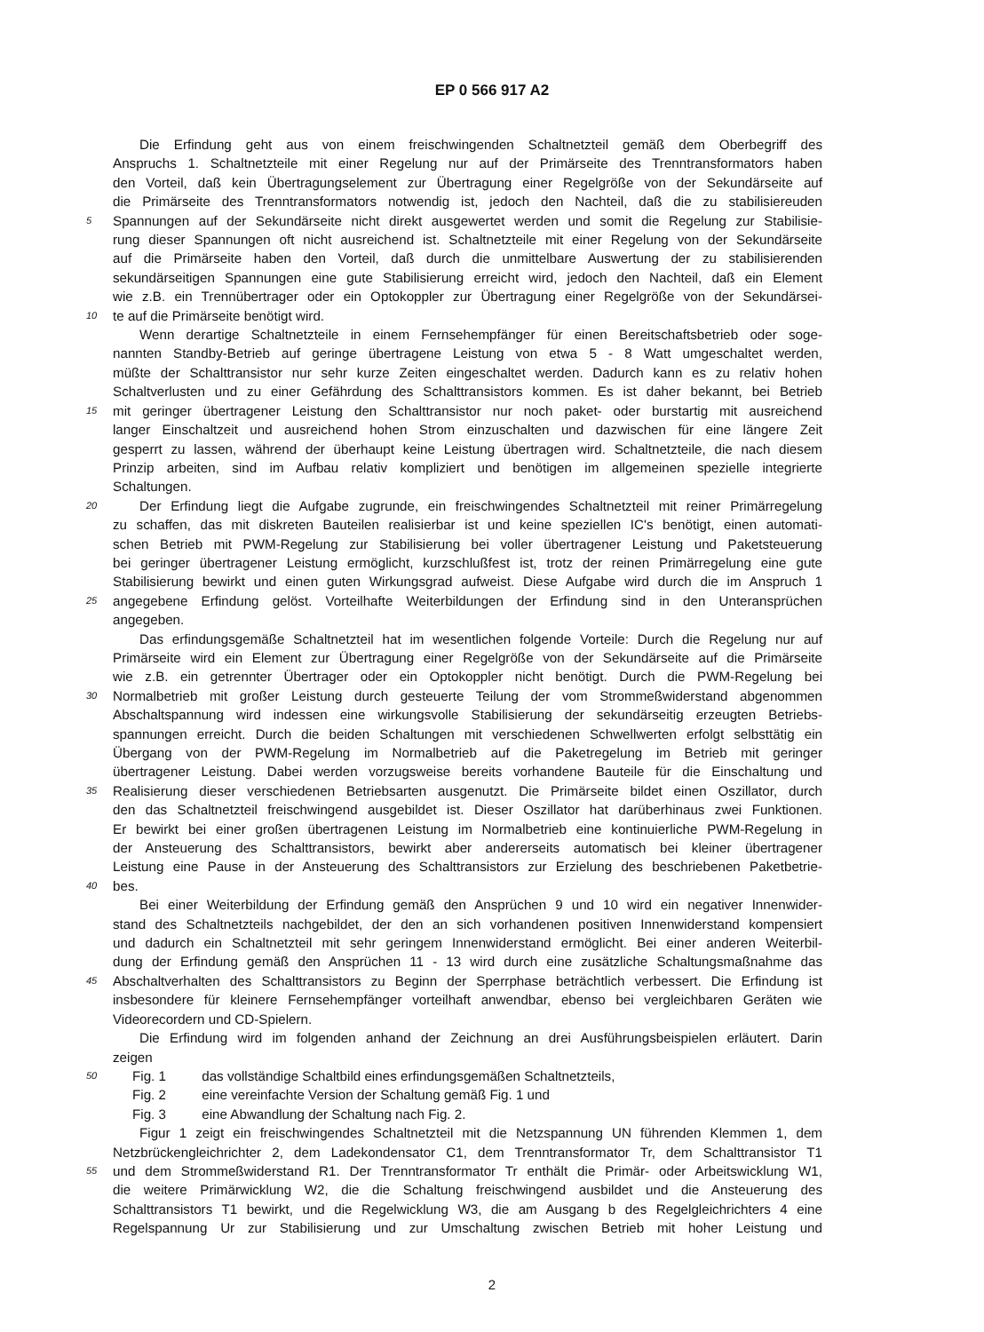EP 0 566 917 A2
Die Erfindung geht aus von einem freischwingenden Schaltnetzteil gemäß dem Oberbegriff des
Anspruchs 1. Schaltnetzteile mit einer Regelung nur auf der Primärseite des Trenntransformators haben
den Vorteil, daß kein Übertragungselement zur Übertragung einer Regelgröße von der Sekundärseite auf
die Primärseite des Trenntransformators notwendig ist, jedoch den Nachteil, daß die zu stabilisiereuden
5
Spannungen auf der Sekundärseite nicht direkt ausgewertet werden und somit die Regelung zur Stabilisie-
rung dieser Spannungen oft nicht ausreichend ist. Schaltnetzteile mit einer Regelung von der Sekundärseite
auf die Primärseite haben den Vorteil, daß durch die unmittelbare Auswertung der zu stabilisierenden
sekundärseitigen Spannungen eine gute Stabilisierung erreicht wird, jedoch den Nachteil, daß ein Element
wie z.B. ein Trennübertrager oder ein Optokoppler zur Übertragung einer Regelgröße von der Sekundärsei-
10
te auf die Primärseite benötigt wird.
Wenn derartige Schaltnetzteile in einem Fernsehempfänger für einen Bereitschaftsbetrieb oder soge-
nannten Standby-Betrieb auf geringe übertragene Leistung von etwa 5 - 8 Watt umgeschaltet werden,
müßte der Schalttransistor nur sehr kurze Zeiten eingeschaltet werden. Dadurch kann es zu relativ hohen
Schaltverlusten und zu einer Gefährdung des Schalttransistors kommen. Es ist daher bekannt, bei Betrieb
15
mit geringer übertragener Leistung den Schalttransistor nur noch paket- oder burstartig mit ausreichend
langer Einschaltzeit und ausreichend hohen Strom einzuschalten und dazwischen für eine längere Zeit
gesperrt zu lassen, während der überhaupt keine Leistung übertragen wird. Schaltnetzteile, die nach diesem
Prinzip arbeiten, sind im Aufbau relativ kompliziert und benötigen im allgemeinen spezielle integrierte
Schaltungen.
20
Der Erfindung liegt die Aufgabe zugrunde, ein freischwingendes Schaltnetzteil mit reiner Primärregelung
zu schaffen, das mit diskreten Bauteilen realisierbar ist und keine speziellen IC's benötigt, einen automati-
schen Betrieb mit PWM-Regelung zur Stabilisierung bei voller übertragener Leistung und Paketsteuerung
bei geringer übertragener Leistung ermöglicht, kurzschlußfest ist, trotz der reinen Primärregelung eine gute
Stabilisierung bewirkt und einen guten Wirkungsgrad aufweist. Diese Aufgabe wird durch die im Anspruch 1
25
angegebene Erfindung gelöst. Vorteilhafte Weiterbildungen der Erfindung sind in den Unteransprüchen
angegeben.
Das erfindungsgemäße Schaltnetzteil hat im wesentlichen folgende Vorteile: Durch die Regelung nur auf
Primärseite wird ein Element zur Übertragung einer Regelgröße von der Sekundärseite auf die Primärseite
wie z.B. ein getrennter Übertrager oder ein Optokoppler nicht benötigt. Durch die PWM-Regelung bei
30
Normalbetrieb mit großer Leistung durch gesteuerte Teilung der vom Strommeßwiderstand abgenommen
Abschaltspannung wird indessen eine wirkungsvolle Stabilisierung der sekundärseitig erzeugten Betriebs-
spannungen erreicht. Durch die beiden Schaltungen mit verschiedenen Schwellwerten erfolgt selbsttätig ein
Übergang von der PWM-Regelung im Normalbetrieb auf die Paketregelung im Betrieb mit geringer
übertragener Leistung. Dabei werden vorzugsweise bereits vorhandene Bauteile für die Einschaltung und
35
Realisierung dieser verschiedenen Betriebsarten ausgenutzt. Die Primärseite bildet einen Oszillator, durch
den das Schaltnetzteil freischwingend ausgebildet ist. Dieser Oszillator hat darüberhinaus zwei Funktionen.
Er bewirkt bei einer großen übertragenen Leistung im Normalbetrieb eine kontinuierliche PWM-Regelung in
der Ansteuerung des Schalttransistors, bewirkt aber andererseits automatisch bei kleiner übertragener
Leistung eine Pause in der Ansteuerung des Schalttransistors zur Erzielung des beschriebenen Paketbetrie-
40
bes.
Bei einer Weiterbildung der Erfindung gemäß den Ansprüchen 9 und 10 wird ein negativer Innenwider-
stand des Schaltnetzteils nachgebildet, der den an sich vorhandenen positiven Innenwiderstand kompensiert
und dadurch ein Schaltnetzteil mit sehr geringem Innenwiderstand ermöglicht. Bei einer anderen Weiterbil-
dung der Erfindung gemäß den Ansprüchen 11 - 13 wird durch eine zusätzliche Schaltungsmaßnahme das
45
Abschaltverhalten des Schalttransistors zu Beginn der Sperrphase beträchtlich verbessert. Die Erfindung ist
insbesondere für kleinere Fernsehempfänger vorteilhaft anwendbar, ebenso bei vergleichbaren Geräten wie
Videorecordern und CD-Spielern.
Die Erfindung wird im folgenden anhand der Zeichnung an drei Ausführungsbeispielen erläutert. Darin
zeigen
50
Fig. 1 das vollständige Schaltbild eines erfindungsgemäßen Schaltnetzteils,
Fig. 2 eine vereinfachte Version der Schaltung gemäß Fig. 1 und
Fig. 3 eine Abwandlung der Schaltung nach Fig. 2.
Figur 1 zeigt ein freischwingendes Schaltnetzteil mit die Netzspannung UN führenden Klemmen 1, dem
Netzbrückengleichrichter 2, dem Ladekondensator C1, dem Trenntransformator Tr, dem Schalttransistor T1
55
und dem Strommeßwiderstand R1. Der Trenntransformator Tr enthält die Primär- oder Arbeitswicklung W1,
die weitere Primärwicklung W2, die die Schaltung freischwingend ausbildet und die Ansteuerung des
Schalttransistors T1 bewirkt, und die Regelwicklung W3, die am Ausgang b des Regelgleichrichters 4 eine
Regelspannung Ur zur Stabilisierung und zur Umschaltung zwischen Betrieb mit hoher Leistung und
2